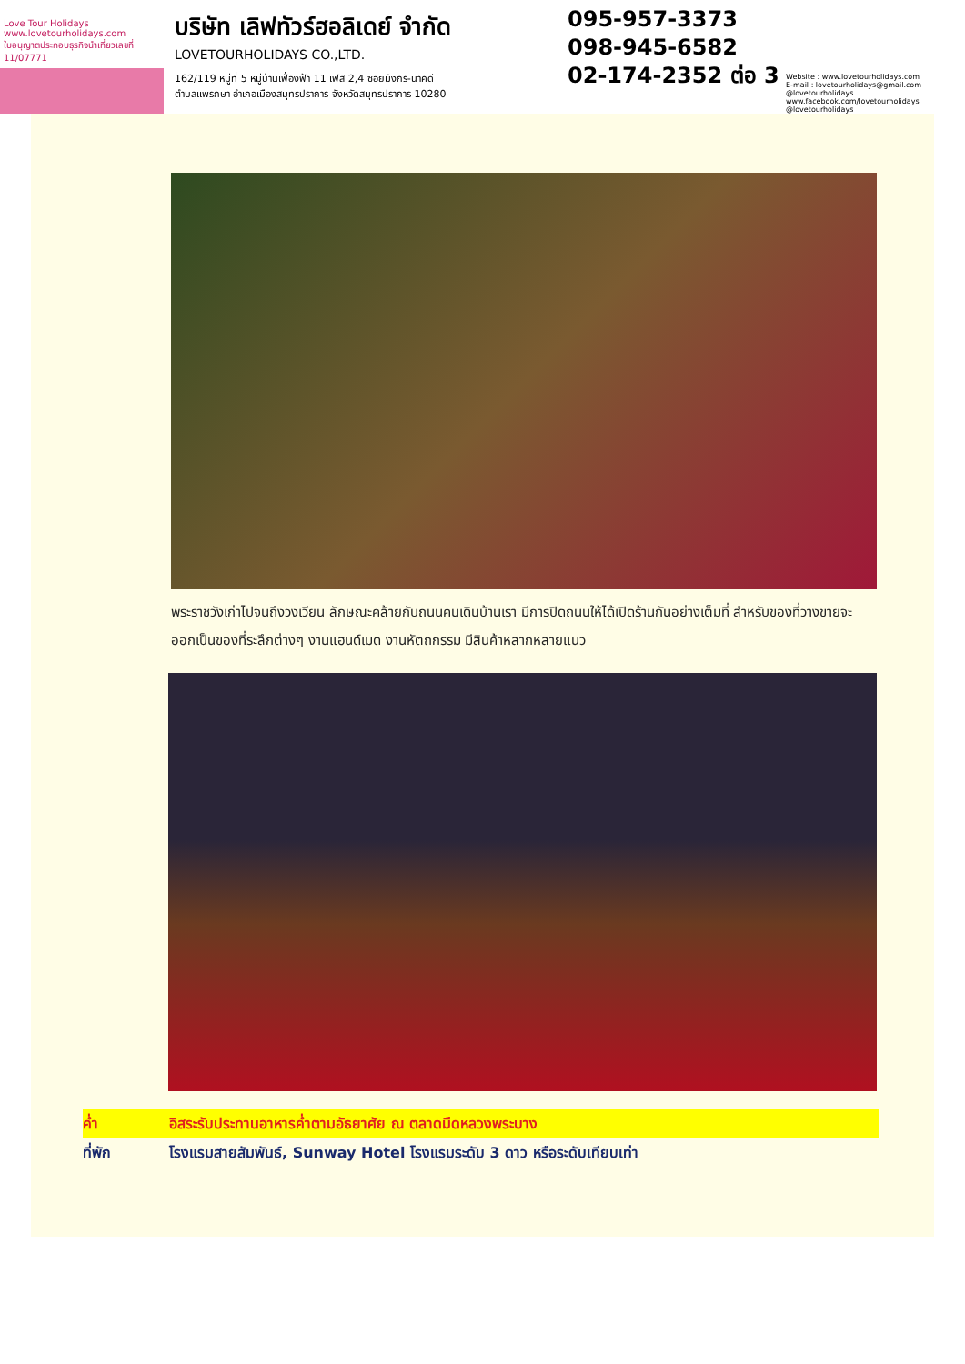Love Tour Holidays
www.lovetourholidays.com
ใบอนุญาตประกอบธุรกิจนำเที่ยวเลขที่ 11/07771
บริษัท เลิฟทัวร์ฮอลิเดย์ จำกัด
LOVETOURHOLIDAYS CO.,LTD.
162/119 หมู่ที่ 5 หมู่บ้านเฟื่องฟ้า 11 เฟส 2,4 ซอยมังกร-นาคดี
ตำบลแพรกษา อำเภอเมืองสมุทรปราการ จังหวัดสมุทรปราการ 10280
095-957-3373
098-945-6582
02-174-2352 ต่อ 3
Website : www.lovetourholidays.com
E-mail : lovetourholidays@gmail.com
@lovetourholidays www.facebook.com/lovetourholidays @lovetourholidays
พระราชวังเก่าไปจนถึงวงเวียน ลักษณะคล้ายกับถนนคนเดินบ้านเรา มีการปิดถนนให้ได้เปิดร้านกันอย่างเต็มที่ สำหรับของที่วางขายจะออกเป็นของที่ระลึกต่างๆ งานแฮนด์เมด งานหัตถกรรม มีสินค้าหลากหลายแนว
ค่ำ อิสระรับประทานอาหารค่ำตามอัธยาศัย ณ ตลาดมืดหลวงพระบาง
ที่พัก โรงแรมสายสัมพันธ์, Sunway Hotel โรงแรมระดับ 3 ดาว หรือระดับเทียบเท่า